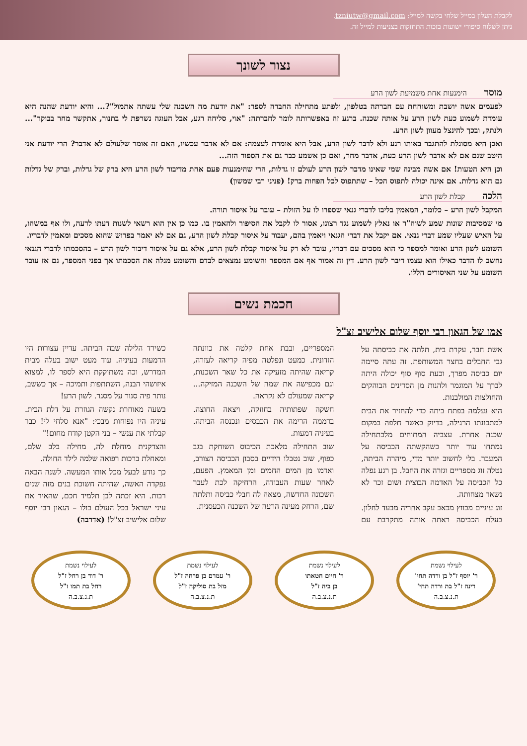לקבלת העלון במייל שלחי בקשה למייל: tzniutw@gmail.com.
ניתן לשלוח סיפורי ישועות בזכות התחזקות בצניעות למייל זה.
נצור לשונך
מוסר הימנעות אחת משמיעת לשון הרע
לפעמים אשה יושבת ומשוחחת עם חברתה בטלפון, ולפתע מתחילה החברה לספר: "את יודעת מה השכנה שלי עשתה אתמול"?... והיא יודעת שהנה היא עומדת לשמוע כעת לשון הרע על אותה שכנה. ברגע זה באפשרותה לומר לחברתה: "אוי, סליחה רגע, אבל העוגה נשרפת לי בתנור, אתקשר מחר בבוקר"... ולנתק, ובכך להינצל מעוון לשון הרע.
ואכן היא מסוגלת להתגבר באותו רגע ולא לדבר לשון הרע, אבל היא אומרת לעצמה: אם לא אדבר עכשיו, האם זה אומר שלעולם לא אדבר? הרי יודעת אני היטב שגם אם לא אדבר לשון הרע כעת, אדבר מחר, ואם כן אשמע כבר גם את הספור הזה...
וכן היא הטעות! אם אשה מבינה שמי שאינו מדבר לשון הרע לעולם זו גדלות, הרי שהימנעות פעם אחת מדיבור לשון הרע היא ברק של גדלות, וברק של גדלות גם הוא גדלות. אם אינה יכולה לתפוס הכל – שתתפוס לכל הפחות ברק! (פניני רבי שמשון)
הלכה קבלת לשון הרע
המקבל לשון הרע – כלומר, המאמין בליבו לדברי גנאי שספרו לו על הזולת – עובר על איסור תורה.
מי שמסיבות שונות שמע לשוה"ר או נאלץ לשמוע נגד רצונו, אסור לו לקבל את הסיפור ולהאמין בו. כמו כן אין הוא רשאי לשנות דעתו לרעה, ולו אף במשהו, על האיש שעליו שמע דברי גנאי. אם יקבל את דברי הגנאי ויאמין בהם, יעבור על איסור קבלת לשון הרע, גם אם לא יאמר בפרוש שהוא מסכים ומאמין לדבריו.
השומע לשון הרע ואומר למספר כי הוא מסכים עם דבריו, עובר לא רק על איסור קבלת לשון הרע, אלא גם על איסור דיבור לשון הרע – בהסכמתו לדברי הגנאי נחשב לו הדבר כאילו הוא עצמו דיבר לשון הרע. דין זה אמור אף אם המספר והשומע נמצאים לבדם והשומע מגלה את הסכמתו אך בפני המספר, גם אז עובר השומע על שני האיסורים הללו.
חכמת נשים
אמו של הגאון רבי יוסף שלום אלישיב זצ"ל
אשת חבר, עקרת בית, תלתה את כביסתה על גבי החבלים בחצר המשותפת. זה עתה סיימה יום כביסה מפרך, וכעת סוף סוף יכולה היתה לברך על המוגמר ולהנות מן הסדינים הבוהקים והחולצות המולבנות.
היא נעלמה בפתח ביתה כדי להחזיר את הבית למתכונתו הרגילה, בדיוק כאשר חלפה במקום שכנה אחרת. עצביה המתוחים מלכתחילה נמתחו עוד יותר כשהקשתה הכביסה על המעבר. בלי לחשוב יותר מדי, מיהרה הביתה, נטלה זוג מספריים וגזרה את החבל. בן רגע נפלה כל הכביסה על האדמה הבוצית ושום זכר לא נשאר מצחותה.
זוג עיניים מכווץ מכאב עקב אחריה מבעד לחלון. בעלת הכביסה ראתה אותה מתקרבת עם המספריים, ובבת אחת קלטה את כוונתה הזדונית. כמעט ונפלטה מפיה קריאה לעזרה, קריאה שהיתה מזעיקה את כל שאר השכנות, וגם מכפישה את שמה של השכנה המזיקה... קריאה שמעולם לא נקראה.
חשקה שפתותיה בחוזקה, ויצאה החוצה. בדממה הרימה את הכבסים ונכנסה הביתה. בעיניה דמעות.
שוב התחילה מלאכת הכיבוס השוחקת בגב כפוף, שוב נטבלו הידיים בסבון הכביסה הצורב, ואדמו מן המים החמים ומן המאמץ. הפעם, לאחר שעות העבודה, הרחיקה לכת לעבר השכונה החדשה, מצאה לה חבלי כביסה ותלתה שם, הרחק מעינה הרעה של השכנה הכעסנית.
כשירד הלילה שבה הביתה. עדיין עצורות היו הדמעות בעיניה. עוד מעט ישוב בעלה מבית המדרש, וכה משתוקקת היא לספר לו, למצוא איזושהי הבנה, השתתפות ותמיכה – אך כששב, נותר פיה סגור על מסגר. לשון הרע!
בשעה מאוחרת נקשה הגוזרת על דלת הבית. עיניה היו נפוחות מבכי: "אנא סלחי לי! כבר קבלתי את ענשי – בני הקטן קודח מחום!"
והצדקנית מוחלת לה, מחילה בלב שלם, ומאחלת ברכות רפואה שלמה לילד החולה.
כך נודע לבעל מכל אותו המעשה. לשנה הבאה נפקדה האשה, שהיתה חשוכת בנים מזה שנים רבות. היא זכתה לבן תלמיד חכם, שהאיר את עיני ישראל בכל העולם כולו – הגאון רבי יוסף שלום אלישיב זצ"ל! (אדרבה)
לעילוי נשמת
ר' יוסף ז"ל בן ורדה תחי'
דינה ז"ל בת ורדה תחי'
ת.נ.צ.ב.ה
לעילוי נשמת
ר' חיים חטאתו
בן ביה ז"ל
ת.נ.צ.ב.ה
לעילוי נשמת
ר' עמרם בן פרחה ז"ל
מזל בת סוליקה ז"ל
ת.נ.צ.ב.ה
לעילוי נשמת
ר' דוד בן רחל ז"ל
רחל בת תמו ז"ל
ת.נ.צ.ב.ה